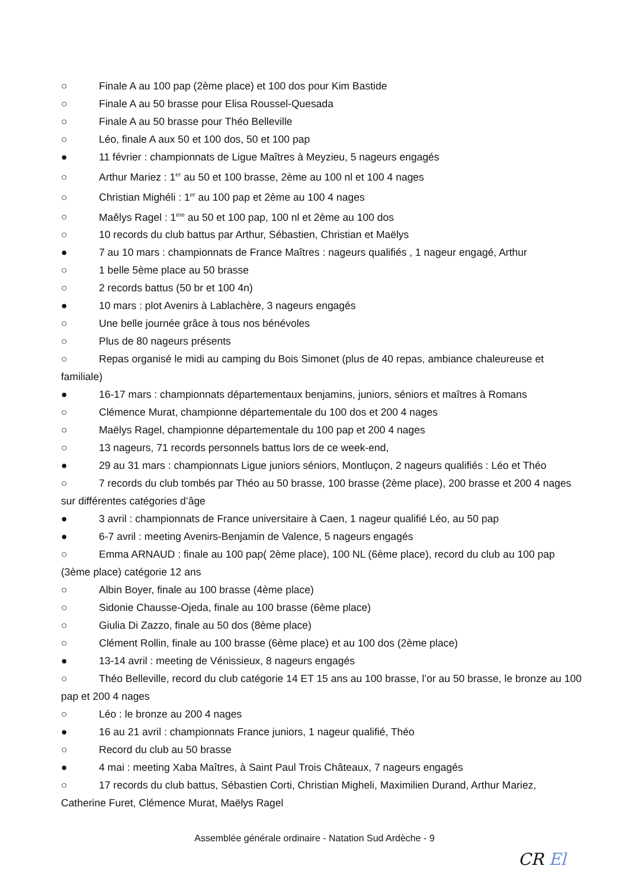○ Finale A au 100 pap (2ème place) et 100 dos pour Kim Bastide
○ Finale A au 50 brasse pour Elisa Roussel-Quesada
○ Finale A au 50 brasse pour Théo Belleville
○ Léo, finale A aux 50 et 100 dos, 50 et 100 pap
● 11 février : championnats de Ligue Maîtres à Meyzieu, 5 nageurs engagés
○ Arthur Mariez : 1<sup>er</sup> au 50 et 100 brasse, 2ème au 100 nl et 100 4 nages
○ Christian Mighéli : 1<sup>er</sup> au 100 pap et 2ème au 100 4 nages
○ Maêlys Ragel : 1<sup>ère</sup> au 50 et 100 pap, 100 nl et 2ème au 100 dos
○ 10 records du club battus par Arthur, Sébastien, Christian et Maëlys
● 7 au 10 mars : championnats de France Maîtres : nageurs qualifiés , 1 nageur engagé, Arthur
○ 1 belle 5ème place au 50 brasse
○ 2 records battus (50 br et 100 4n)
● 10 mars : plot Avenirs à Lablachère, 3 nageurs engagés
○ Une belle journée grâce à tous nos bénévoles
○ Plus de 80 nageurs présents
○ Repas organisé le midi au camping du Bois Simonet (plus de 40 repas, ambiance chaleureuse et familiale)
● 16-17 mars : championnats départementaux benjamins, juniors, séniors et maîtres à Romans
○ Clémence Murat, championne départementale du 100 dos et 200 4 nages
○ Maëlys Ragel, championne départementale du 100 pap et 200 4 nages
○ 13 nageurs, 71 records personnels battus lors de ce week-end,
● 29 au 31 mars : championnats Ligue juniors séniors, Montluçon, 2 nageurs qualifiés : Léo et Théo
○ 7 records du club tombés par Théo au 50 brasse, 100 brasse (2ème place), 200 brasse et 200 4 nages sur différentes catégories d’âge
● 3 avril : championnats de France universitaire à Caen, 1 nageur qualifié Léo, au 50 pap
● 6-7 avril : meeting Avenirs-Benjamin de Valence, 5 nageurs engagés
○ Emma ARNAUD : finale au 100 pap( 2ème place), 100 NL (6ème place), record du club au 100 pap (3ème place) catégorie 12 ans
○ Albin Boyer, finale au 100 brasse (4ème place)
○ Sidonie Chausse-Ojeda, finale au 100 brasse (6ème place)
○ Giulia Di Zazzo, finale au 50 dos (8ème place)
○ Clément Rollin, finale au 100 brasse (6ème place) et au 100 dos (2ème place)
● 13-14 avril : meeting de Vénissieux, 8 nageurs engagés
○ Théo Belleville, record du club catégorie 14 ET 15 ans au 100 brasse, l’or au 50 brasse, le bronze au 100 pap et 200 4 nages
○ Léo : le bronze au 200 4 nages
● 16 au 21 avril : championnats France juniors, 1 nageur qualifié, Théo
○ Record du club au 50 brasse
● 4 mai : meeting Xaba Maîtres, à Saint Paul Trois Châteaux, 7 nageurs engagés
○ 17 records du club battus, Sébastien Corti, Christian Migheli, Maximilien Durand, Arthur Mariez, Catherine Furet, Clémence Murat, Maëlys Ragel
Assemblée générale ordinaire - Natation Sud Ardèche - 9
CR El